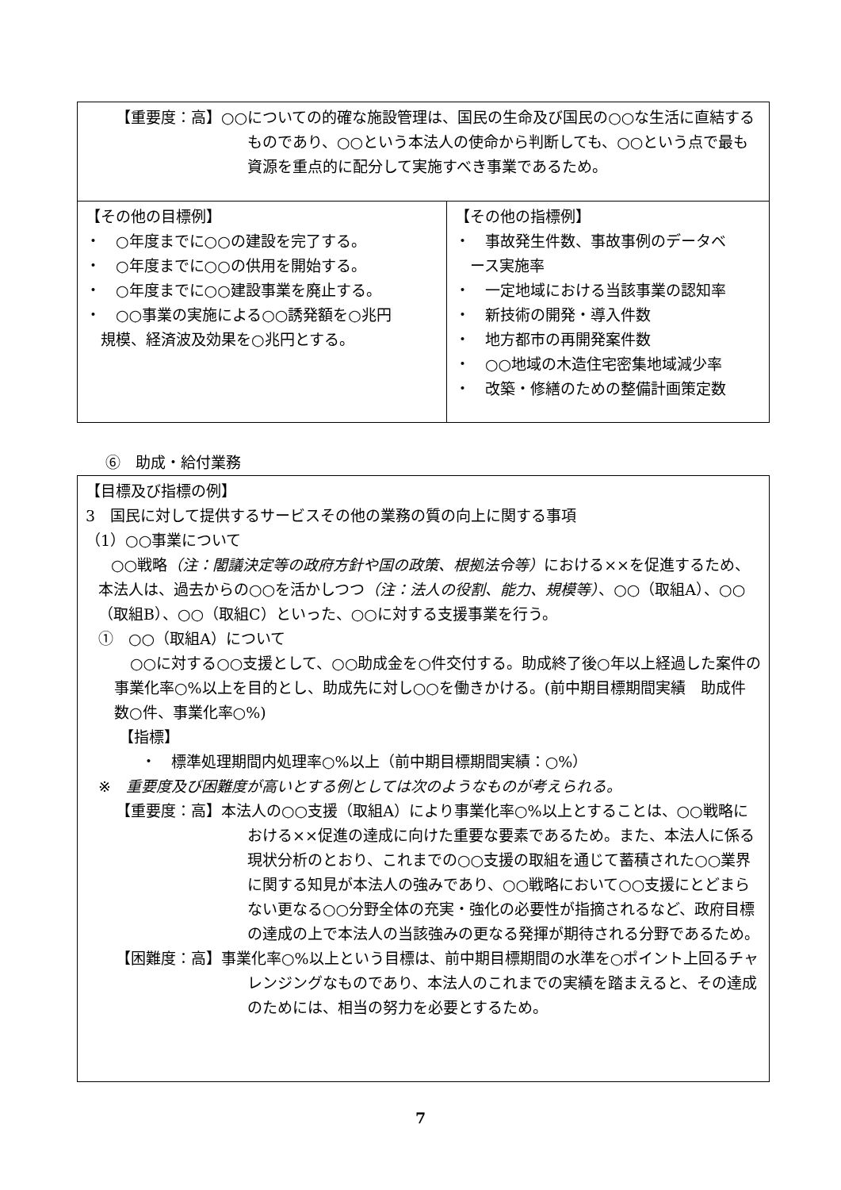| 【重要度：高】○○についての的確な施設管理は、国民の生命及び国民の○○な生活に直結するものであり、○○という本法人の使命から判断しても、○○という点で最も資源を重点的に配分して実施すべき事業であるため。 | |
| 【その他の目標例】 ・ ○年度までに○○の建設を完了する。 ・ ○年度までに○○の供用を開始する。 ・ ○年度までに○○建設事業を廃止する。 ・ ○○事業の実施による○○誘発額を○兆円 規模、経済波及効果を○兆円とする。 | 【その他の指標例】 ・ 事故発生件数、事故事例のデータベ ース実施率 ・ 一定地域における当該事業の認知率 ・ 新技術の開発・導入件数 ・ 地方都市の再開発案件数 ・ ○○地域の木造住宅密集地域減少率 ・ 改築・修繕のための整備計画策定数 |
⑥　助成・給付業務
| 【目標及び指標の例】 3 国民に対して提供するサービスその他の業務の質の向上に関する事項 （1）○○事業について ○○戦略 （注：閣議決定等の政府方針や国の政策、根拠法令等） における××を促進するため、本法人は、過去からの○○を活かしつつ （注：法人の役割、能力、規模等） 、○○（取組A）、○○（取組B）、○○（取組C）といった、○○に対する支援事業を行う。 ① ○○（取組A）について ○○に対する○○支援として、○○助成金を○件交付する。助成終了後○年以上経過した案件の事業化率○%以上を目的とし、助成先に対し○○を働きかける。(前中期目標期間実績 助成件数○件、事業化率○%) 【指標】 ・ 標準処理期間内処理率○%以上（前中期目標期間実績：○%） ※ 重要度及び困難度が高いとする例としては次のようなものが考えられる。 【重要度：高】本法人の○○支援（取組A）により事業化率○%以上とすることは、○○戦略における××促進の達成に向けた重要な要素であるため。また、本法人に係る現状分析のとおり、これまでの○○支援の取組を通じて蓄積された○○業界に関する知見が本法人の強みであり、○○戦略において○○支援にとどまらない更なる○○分野全体の充実・強化の必要性が指摘されるなど、政府目標の達成の上で本法人の当該強みの更なる発揮が期待される分野であるため。 【困難度：高】事業化率○%以上という目標は、前中期目標期間の水準を○ポイント上回るチャレンジングなものであり、本法人のこれまでの実績を踏まえると、その達成のためには、相当の努力を必要とするため。 |
7